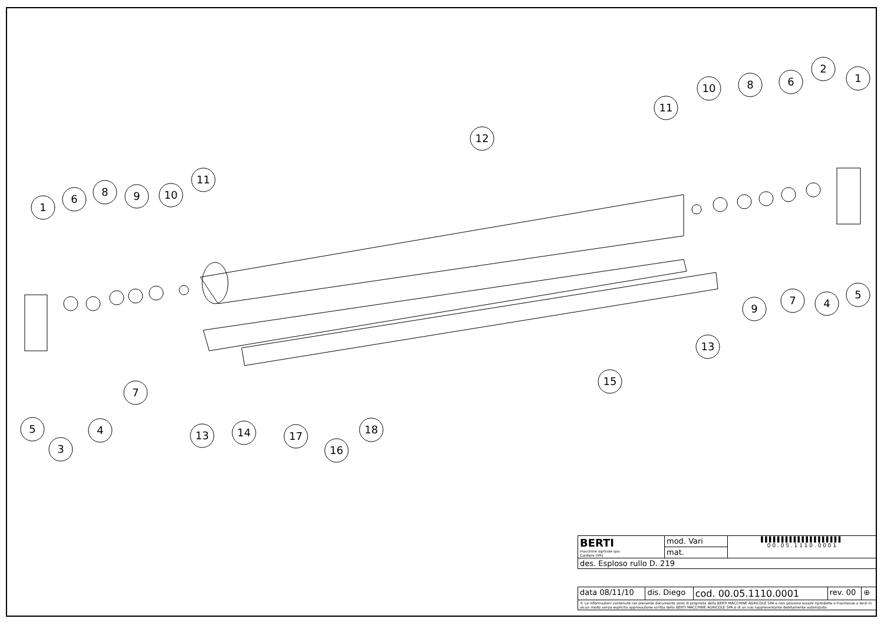1
6
8
9
10
11
12
11
10
8
6
2
1
9
7
4
5
13
15
7
5
4
3
13
14
17
16
18
| BERTI macchine agricole spa Caldiero (VR) | mod. Vari | ▌▌▌▌▌▌▌▌▌▌▌▌▌▌▌▌▌▌▌▌ 0 0 . 0 5 . 1 1 1 0 . 0 0 0 1 |
| | mat. | |
| des. Esploso rullo D. 219 | | |
| data 08/11/10 | dis. Diego | cod. 00.05.1110.0001 | rev. 00 | ⊕ |
| © Le informazioni contenute nel presente documento sono di proprietà della BERTI MACCHINE AGRICOLE SPA e non possono essere riprodotte o trasmesse a terzi in alcun modo senza esplicita approvazione scritta della BERTI MACCHINE AGRICOLE SPA o di un suo rappresentante debitamente autorizzato. | | | | |